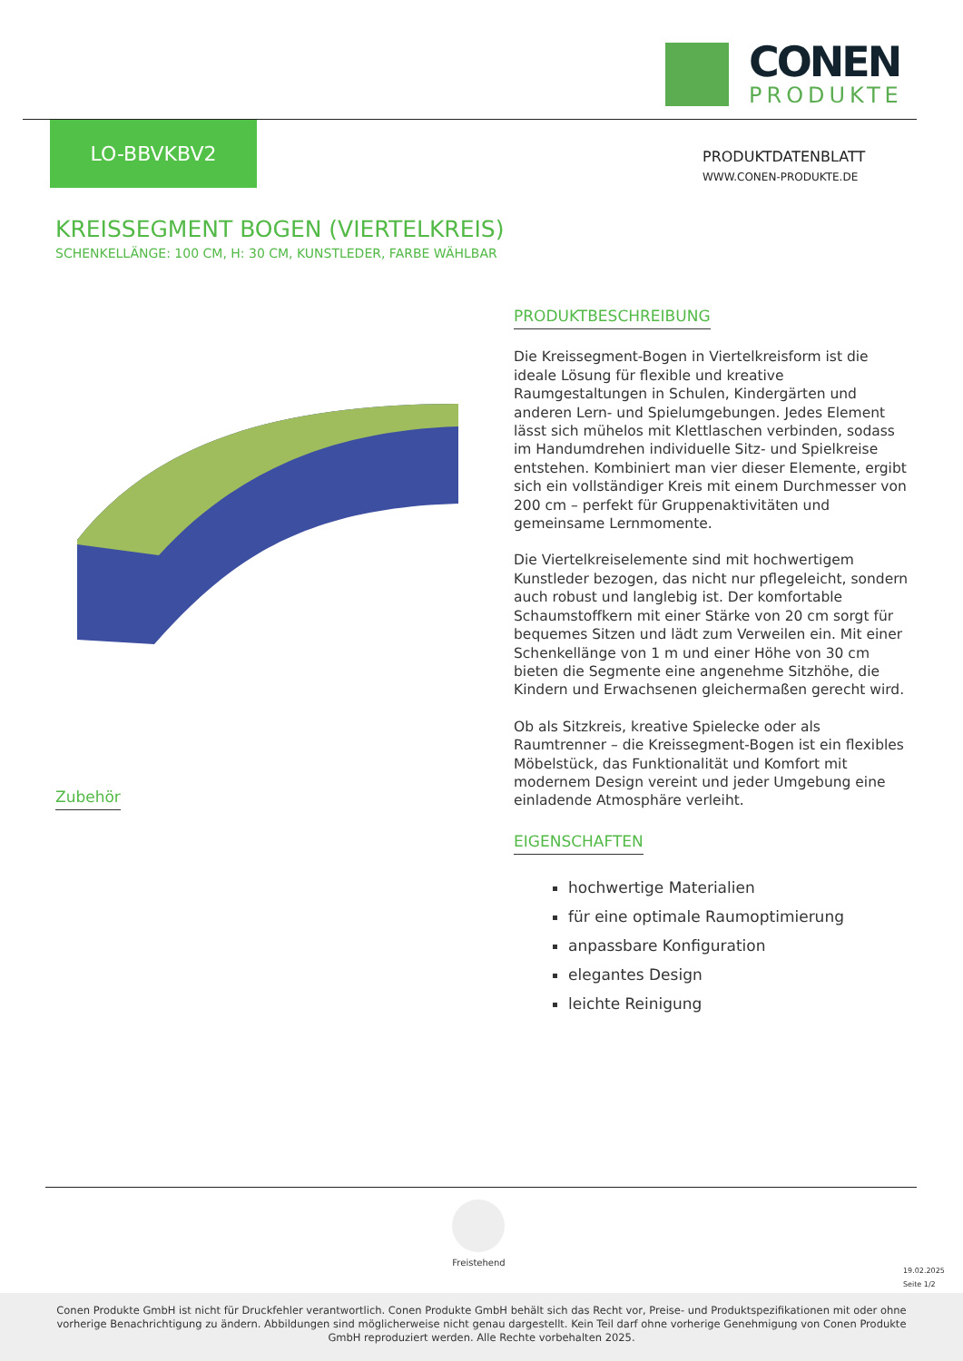CONEN
PRODUKTE
LO-BBVKBV2
PRODUKTDATENBLATT
WWW.CONEN-PRODUKTE.DE
KREISSEGMENT BOGEN (VIERTELKREIS)
SCHENKELLÄNGE: 100 CM, H: 30 CM, KUNSTLEDER, FARBE WÄHLBAR
PRODUKTBESCHREIBUNG
Die Kreissegment-Bogen in Viertelkreisform ist die ideale Lösung für flexible und kreative Raumgestaltungen in Schulen, Kindergärten und anderen Lern- und Spielumgebungen. Jedes Element lässt sich mühelos mit Klettlaschen verbinden, sodass im Handumdrehen individuelle Sitz- und Spielkreise entstehen. Kombiniert man vier dieser Elemente, ergibt sich ein vollständiger Kreis mit einem Durchmesser von 200 cm – perfekt für Gruppenaktivitäten und gemeinsame Lernmomente.
Die Viertelkreiselemente sind mit hochwertigem Kunstleder bezogen, das nicht nur pflegeleicht, sondern auch robust und langlebig ist. Der komfortable Schaumstoffkern mit einer Stärke von 20 cm sorgt für bequemes Sitzen und lädt zum Verweilen ein. Mit einer Schenkellänge von 1 m und einer Höhe von 30 cm bieten die Segmente eine angenehme Sitzhöhe, die Kindern und Erwachsenen gleichermaßen gerecht wird.
Ob als Sitzkreis, kreative Spielecke oder als Raumtrenner – die Kreissegment-Bogen ist ein flexibles Möbelstück, das Funktionalität und Komfort mit modernem Design vereint und jeder Umgebung eine einladende Atmosphäre verleiht.
EIGENSCHAFTEN
hochwertige Materialien
für eine optimale Raumoptimierung
anpassbare Konfiguration
elegantes Design
leichte Reinigung
Zubehör
Freistehend
19.02.2025
Seite 1/2
Conen Produkte GmbH ist nicht für Druckfehler verantwortlich. Conen Produkte GmbH behält sich das Recht vor, Preise- und Produktspezifikationen mit oder ohne vorherige Benachrichtigung zu ändern. Abbildungen sind möglicherweise nicht genau dargestellt. Kein Teil darf ohne vorherige Genehmigung von Conen Produkte GmbH reproduziert werden. Alle Rechte vorbehalten 2025.